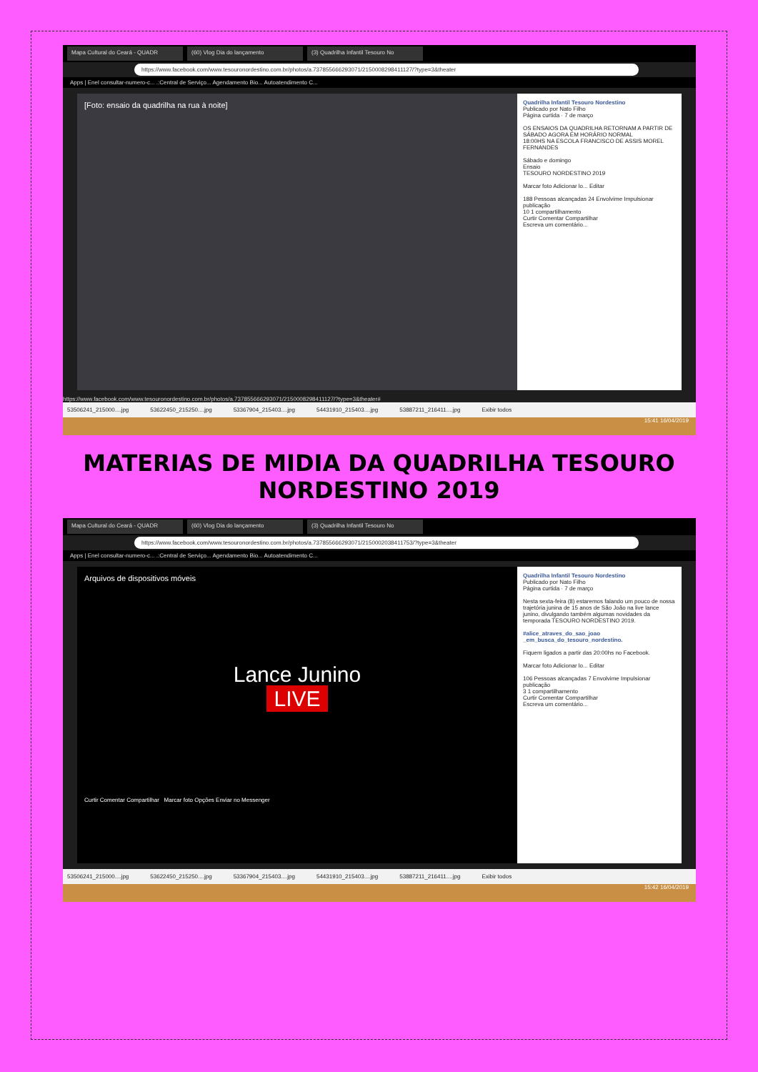Mapa Cultural do Ceará - QUADR (60) Vlog Dia do lançamento (3) Quadrilha Infantil Tesouro No
https://www.facebook.com/www.tesouronordestino.com.br/photos/a.737855666293071/2150008298411127/?type=3&theater
Apps | Enel consultar-numero-c... .:Central de Serviço... Agendamento Bio... Autoatendimento C...
[Foto: ensaio da quadrilha na rua à noite]
Quadrilha Infantil Tesouro Nordestino
Publicado por Nato Filho
Página curtida · 7 de março
OS ENSAIOS DA QUADRILHA RETORNAM A PARTIR DE SÁBADO AGORA EM HORÁRIO NORMAL
18:00HS NA ESCOLA FRANCISCO DE ASSIS MOREL FERNANDES
Sábado e domingo
Ensaio
TESOURO NORDESTINO 2019
Marcar foto Adicionar lo... Editar
188 Pessoas alcançadas 24 Envolvime Impulsionar publicação
10 1 compartilhamento
Curtir Comentar Compartilhar
Escreva um comentário...
https://www.facebook.com/www.tesouronordestino.com.br/photos/a.737855666293071/2150008298411127/?type=3&theater#
53506241_215000....jpg 53622450_215250....jpg 53367904_215403....jpg 54431910_215403....jpg 53887211_216411....jpg Exibir todos
15:41 16/04/2019
MATERIAS DE MIDIA DA QUADRILHA TESOURO NORDESTINO 2019
Mapa Cultural do Ceará - QUADR (60) Vlog Dia do lançamento (3) Quadrilha Infantil Tesouro No
https://www.facebook.com/www.tesouronordestino.com.br/photos/a.737855666293071/2150002038411753/?type=3&theater
Apps | Enel consultar-numero-c... .:Central de Serviço... Agendamento Bio... Autoatendimento C...
Arquivos de dispositivos móveis
Lance Junino
LIVE
Curtir Comentar Compartilhar Marcar foto Opções Enviar no Messenger
Quadrilha Infantil Tesouro Nordestino
Publicado por Nato Filho
Página curtida · 7 de março
Nesta sexta-feira (8) estaremos falando um pouco de nossa trajetória junina de 15 anos de São João na live lance junino, divulgando também algumas novidades da temporada TESOURO NORDESTINO 2019.
#alice_atraves_do_sao_joao _em_busca_do_tesouro_nordestino.
Fiquem ligados a partir das 20:00hs no Facebook.
Marcar foto Adicionar lo... Editar
106 Pessoas alcançadas 7 Envolvime Impulsionar publicação
3 1 compartilhamento
Curtir Comentar Compartilhar
Escreva um comentário...
53506241_215000....jpg 53622450_215250....jpg 53367904_215403....jpg 54431910_215403....jpg 53887211_216411....jpg Exibir todos
15:42 16/04/2019